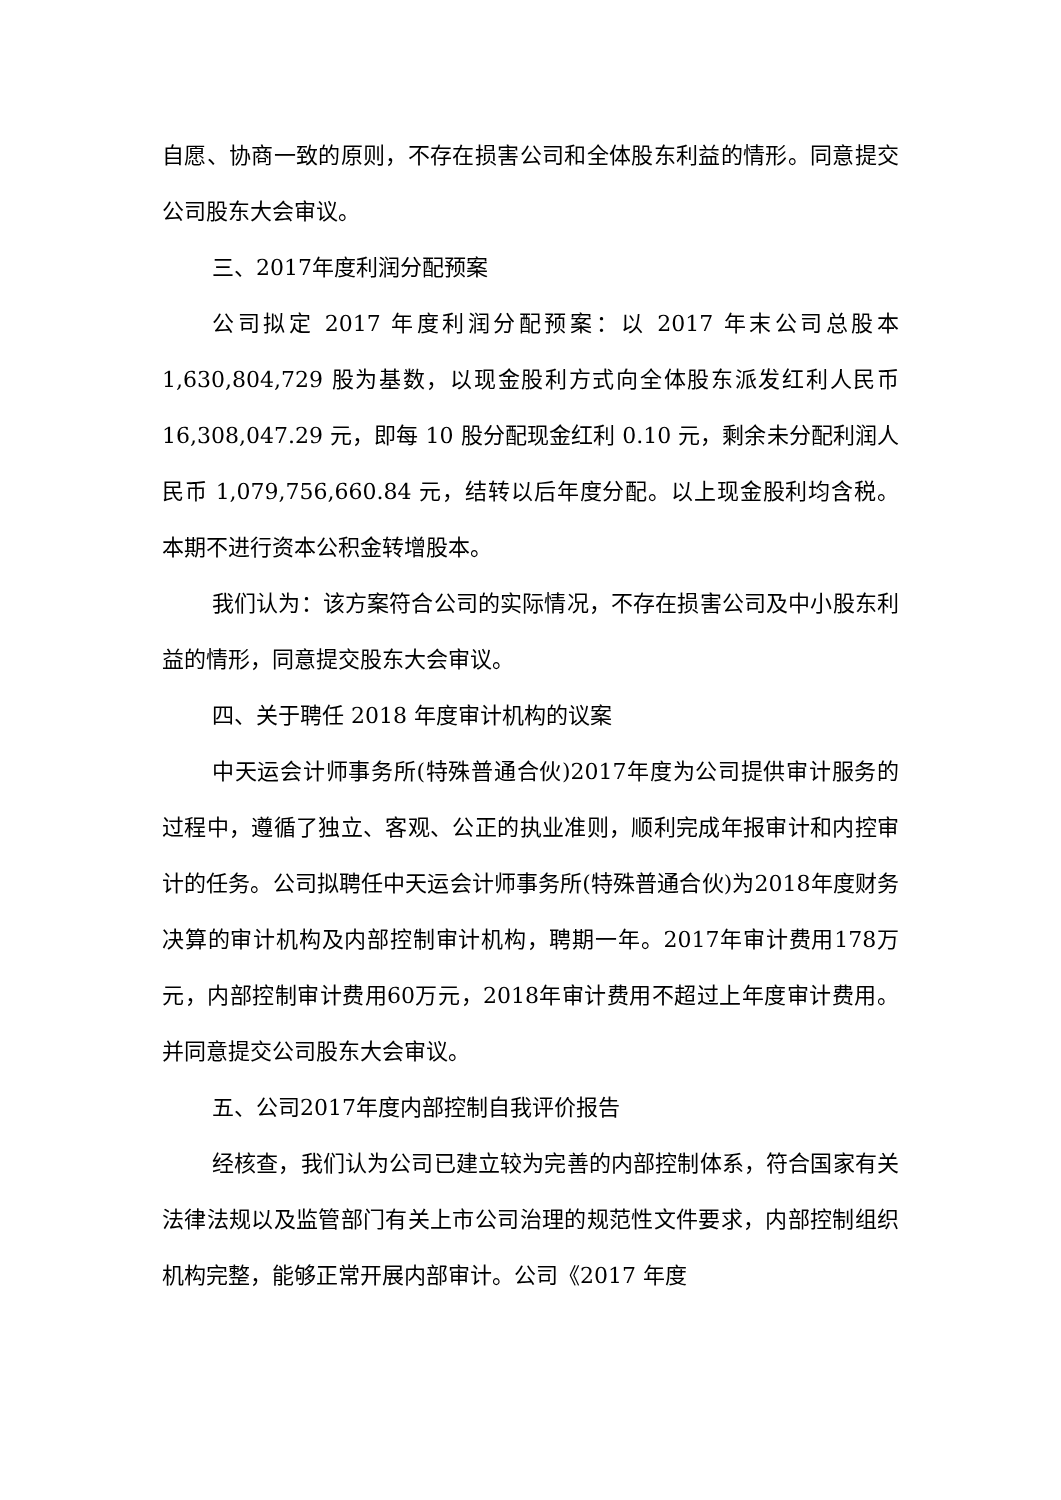自愿、协商一致的原则，不存在损害公司和全体股东利益的情形。同意提交公司股东大会审议。
三、2017年度利润分配预案
公司拟定 2017 年度利润分配预案：以 2017 年末公司总股本 1,630,804,729 股为基数，以现金股利方式向全体股东派发红利人民币 16,308,047.29 元，即每 10 股分配现金红利 0.10 元，剩余未分配利润人民币 1,079,756,660.84 元，结转以后年度分配。以上现金股利均含税。本期不进行资本公积金转增股本。
我们认为：该方案符合公司的实际情况，不存在损害公司及中小股东利益的情形，同意提交股东大会审议。
四、关于聘任 2018 年度审计机构的议案
中天运会计师事务所(特殊普通合伙)2017年度为公司提供审计服务的过程中，遵循了独立、客观、公正的执业准则，顺利完成年报审计和内控审计的任务。公司拟聘任中天运会计师事务所(特殊普通合伙)为2018年度财务决算的审计机构及内部控制审计机构，聘期一年。2017年审计费用178万元，内部控制审计费用60万元，2018年审计费用不超过上年度审计费用。并同意提交公司股东大会审议。
五、公司2017年度内部控制自我评价报告
经核查，我们认为公司已建立较为完善的内部控制体系，符合国家有关法律法规以及监管部门有关上市公司治理的规范性文件要求，内部控制组织机构完整，能够正常开展内部审计。公司《2017 年度